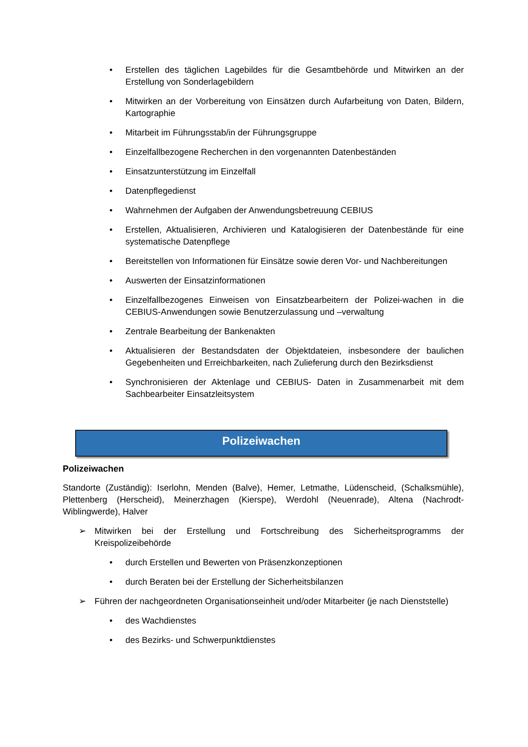• Erstellen des täglichen Lagebildes für die Gesamtbehörde und Mitwirken an der Erstellung von Sonderlagebildern
• Mitwirken an der Vorbereitung von Einsätzen durch Aufarbeitung von Daten, Bildern, Kartographie
• Mitarbeit im Führungsstab/in der Führungsgruppe
• Einzelfallbezogene Recherchen in den vorgenannten Datenbeständen
• Einsatzunterstützung im Einzelfall
• Datenpflegedienst
• Wahrnehmen der Aufgaben der Anwendungsbetreuung CEBIUS
• Erstellen, Aktualisieren, Archivieren und Katalogisieren der Datenbestände für eine systematische Datenpflege
• Bereitstellen von Informationen für Einsätze sowie deren Vor- und Nachbereitungen
• Auswerten der Einsatzinformationen
• Einzelfallbezogenes Einweisen von Einsatzbearbeitern der Polizei-wachen in die CEBIUS-Anwendungen sowie Benutzerzulassung und –verwaltung
• Zentrale Bearbeitung der Bankenakten
• Aktualisieren der Bestandsdaten der Objektdateien, insbesondere der baulichen Gegebenheiten und Erreichbarkeiten, nach Zulieferung durch den Bezirksdienst
• Synchronisieren der Aktenlage und CEBIUS- Daten in Zusammenarbeit mit dem Sachbearbeiter Einsatzleitsystem
Polizeiwachen
Polizeiwachen
Standorte (Zuständig): Iserlohn, Menden (Balve), Hemer, Letmathe, Lüdenscheid, (Schalksmühle), Plettenberg (Herscheid), Meinerzhagen (Kierspe), Werdohl (Neuenrade), Altena (Nachrodt- Wiblingwerde), Halver
➢ Mitwirken bei der Erstellung und Fortschreibung des Sicherheitsprogramms der Kreispolizeibehörde
• durch Erstellen und Bewerten von Präsenzkonzeptionen
• durch Beraten bei der Erstellung der Sicherheitsbilanzen
➢ Führen der nachgeordneten Organisationseinheit und/oder Mitarbeiter (je nach Dienststelle)
• des Wachdienstes
• des Bezirks- und Schwerpunktdienstes